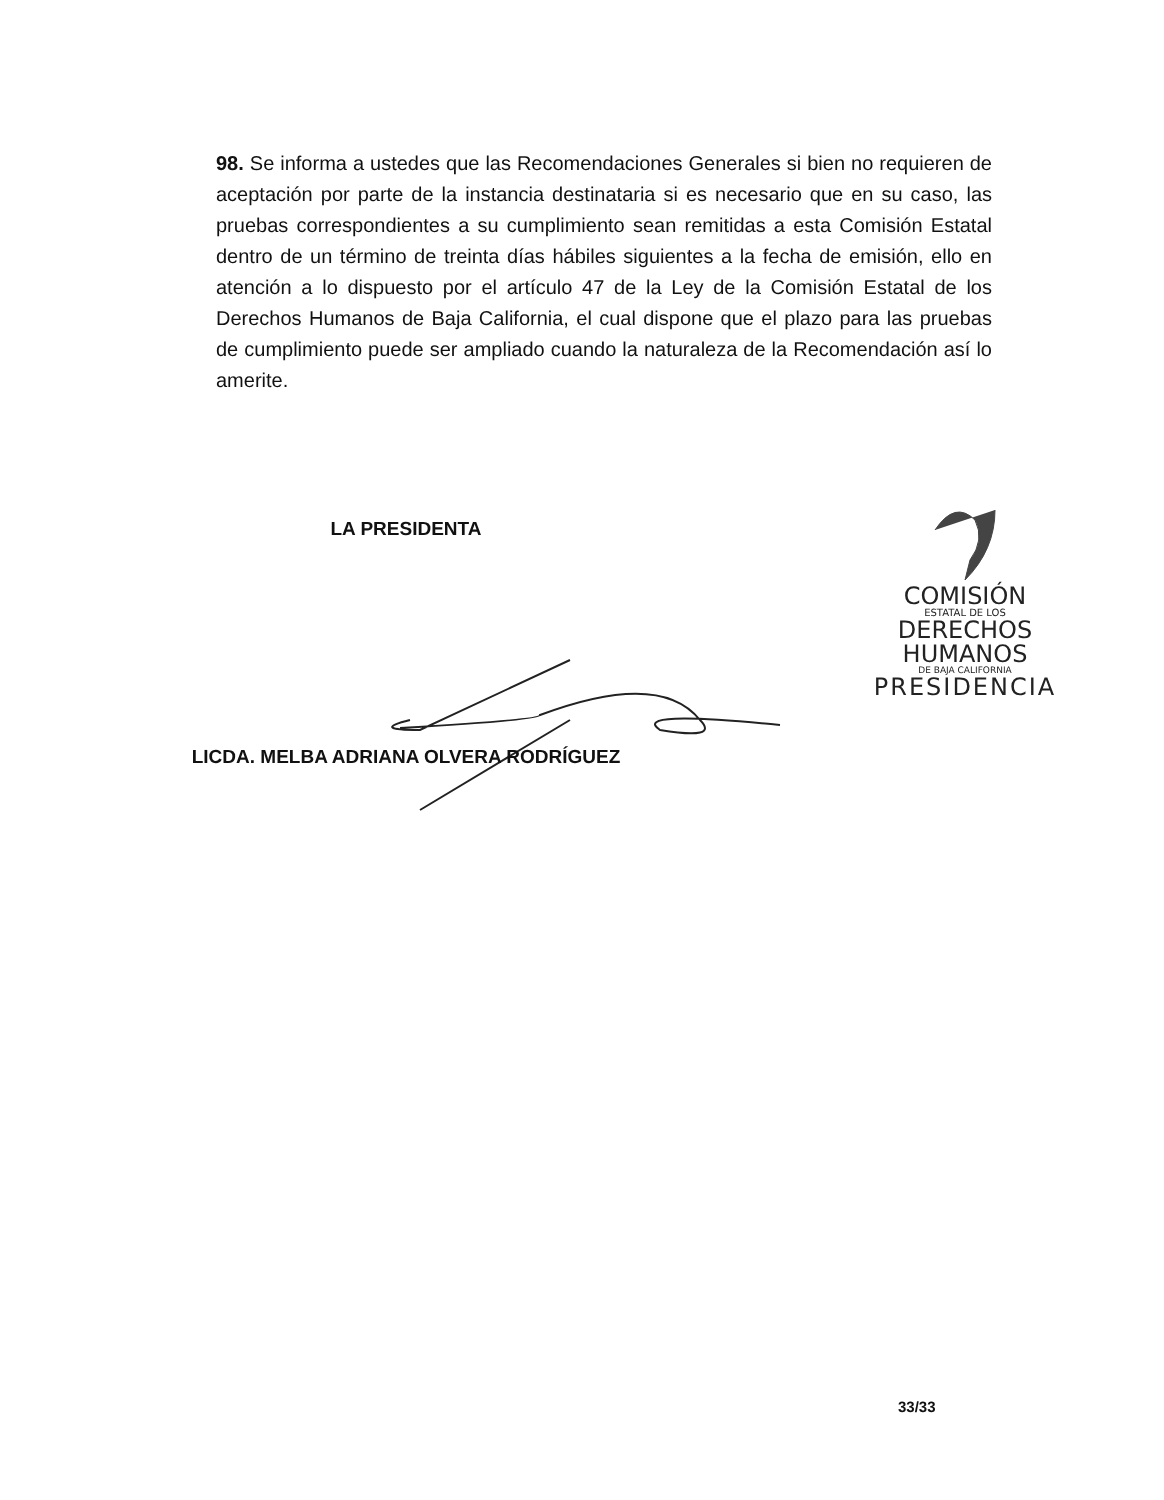98. Se informa a ustedes que las Recomendaciones Generales si bien no requieren de aceptación por parte de la instancia destinataria si es necesario que en su caso, las pruebas correspondientes a su cumplimiento sean remitidas a esta Comisión Estatal dentro de un término de treinta días hábiles siguientes a la fecha de emisión, ello en atención a lo dispuesto por el artículo 47 de la Ley de la Comisión Estatal de los Derechos Humanos de Baja California, el cual dispone que el plazo para las pruebas de cumplimiento puede ser ampliado cuando la naturaleza de la Recomendación así lo amerite.
LA PRESIDENTA
LICDA. MELBA ADRIANA OLVERA RODRÍGUEZ
COMISIÓN
ESTATAL DE LOS
DERECHOS
HUMANOS
DE BAJA CALIFORNIA
PRESIDENCIA
33/33